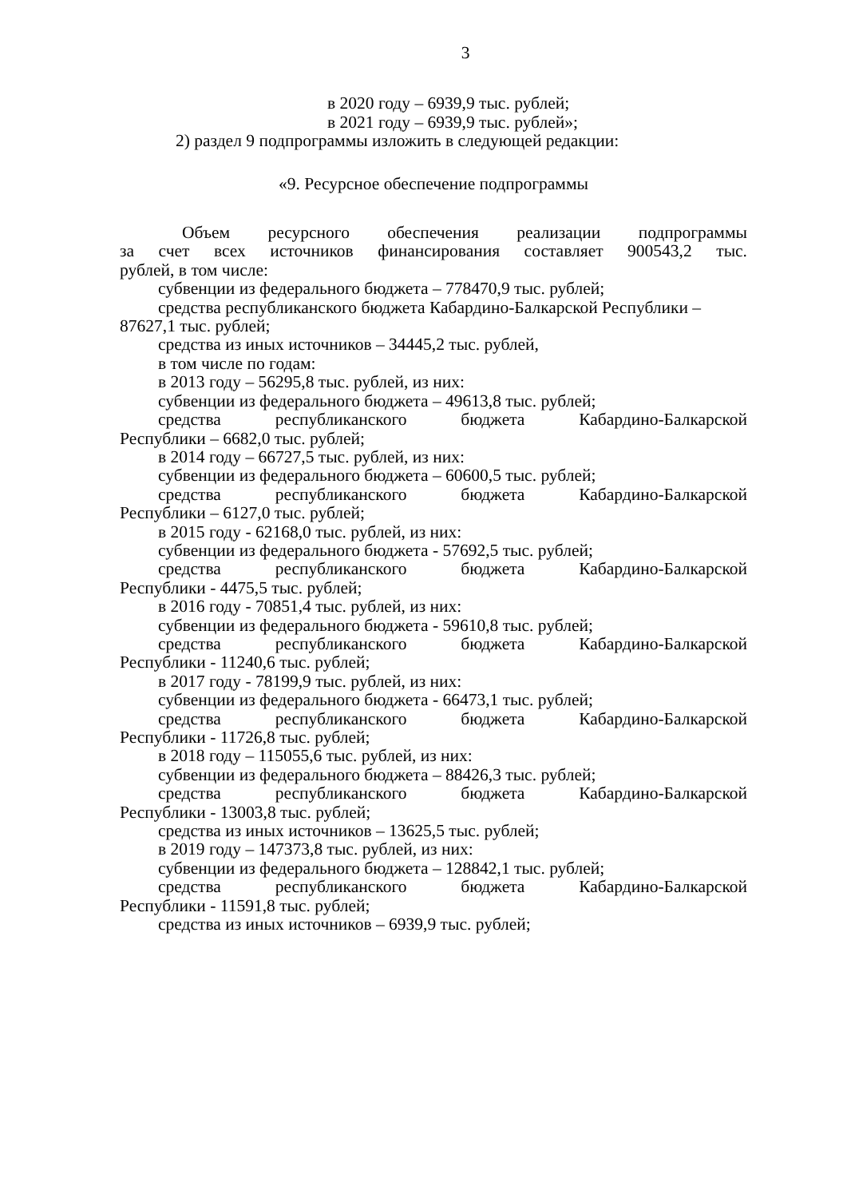3
в 2020 году – 6939,9 тыс. рублей;
в 2021 году – 6939,9 тыс. рублей»;
2) раздел 9 подпрограммы изложить в следующей редакции:
«9. Ресурсное обеспечение подпрограммы
Объем ресурсного обеспечения реализации подпрограммы
за счет всех источников финансирования составляет 900543,2 тыс.
рублей, в том числе:
субвенции из федерального бюджета – 778470,9 тыс. рублей;
средства республиканского бюджета Кабардино-Балкарской Республики – 87627,1 тыс. рублей;
средства из иных источников – 34445,2 тыс. рублей,
в том числе по годам:
в 2013 году – 56295,8 тыс. рублей, из них:
субвенции из федерального бюджета – 49613,8 тыс. рублей;
средства республиканского бюджета Кабардино-Балкарской
Республики – 6682,0 тыс. рублей;
в 2014 году – 66727,5 тыс. рублей, из них:
субвенции из федерального бюджета – 60600,5 тыс. рублей;
средства республиканского бюджета Кабардино-Балкарской
Республики – 6127,0 тыс. рублей;
в 2015 году - 62168,0 тыс. рублей, из них:
субвенции из федерального бюджета - 57692,5 тыс. рублей;
средства республиканского бюджета Кабардино-Балкарской
Республики - 4475,5 тыс. рублей;
в 2016 году - 70851,4 тыс. рублей, из них:
субвенции из федерального бюджета - 59610,8 тыс. рублей;
средства республиканского бюджета Кабардино-Балкарской
Республики - 11240,6 тыс. рублей;
в 2017 году - 78199,9 тыс. рублей, из них:
субвенции из федерального бюджета - 66473,1 тыс. рублей;
средства республиканского бюджета Кабардино-Балкарской
Республики - 11726,8 тыс. рублей;
в 2018 году – 115055,6 тыс. рублей, из них:
субвенции из федерального бюджета – 88426,3 тыс. рублей;
средства республиканского бюджета Кабардино-Балкарской
Республики - 13003,8 тыс. рублей;
средства из иных источников – 13625,5 тыс. рублей;
в 2019 году – 147373,8 тыс. рублей, из них:
субвенции из федерального бюджета – 128842,1 тыс. рублей;
средства республиканского бюджета Кабардино-Балкарской
Республики - 11591,8 тыс. рублей;
средства из иных источников – 6939,9 тыс. рублей;